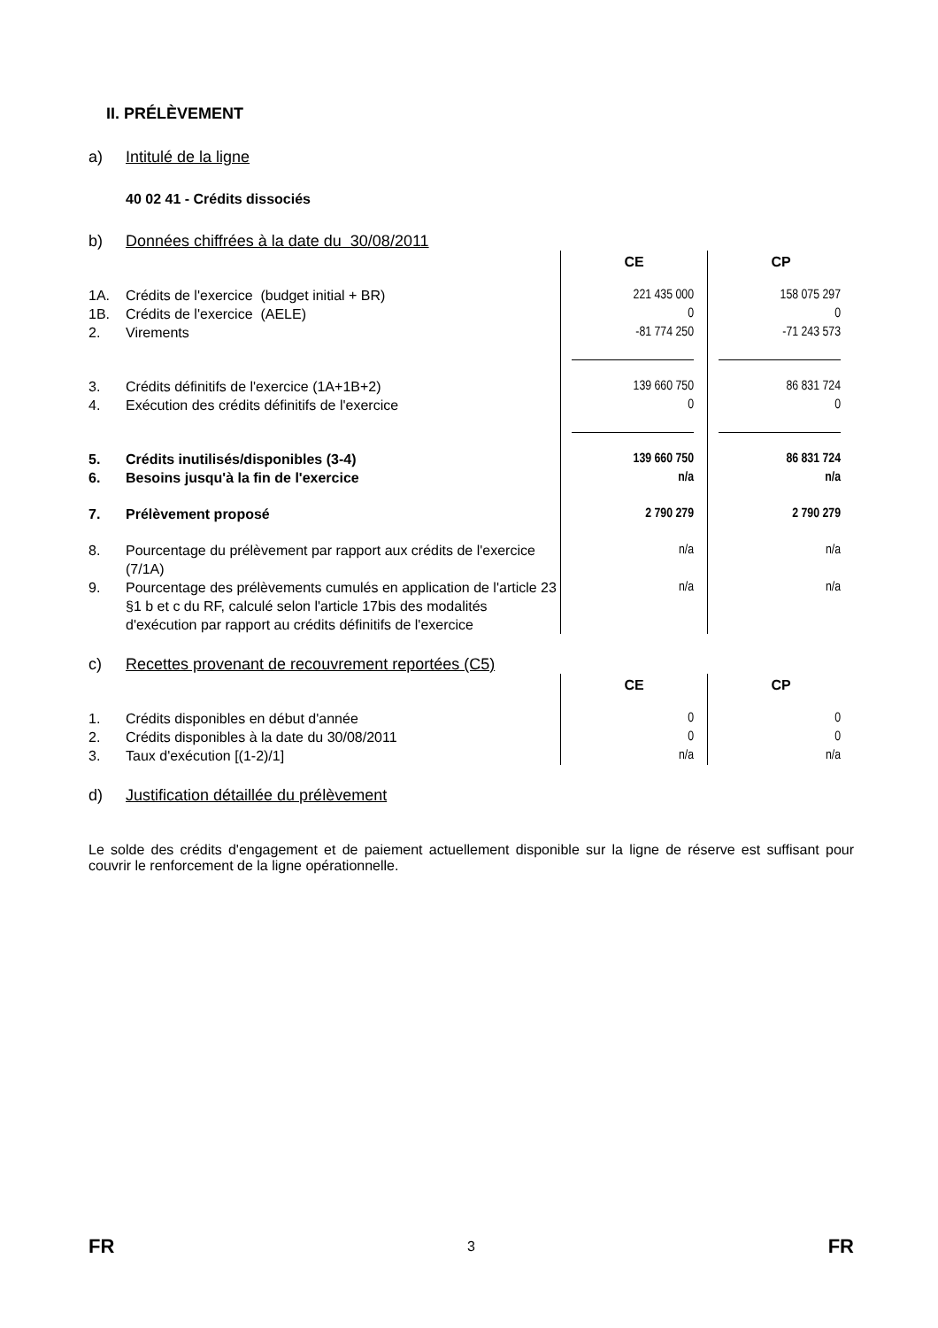II. PRÉLÈVEMENT
a) Intitulé de la ligne
40 02 41 - Crédits dissociés
b) Données chiffrées à la date du 30/08/2011
| | | CE | CP |
| 1A. | Crédits de l'exercice (budget initial + BR) | 221 435 000 | 158 075 297 |
| 1B. | Crédits de l'exercice (AELE) | 0 | 0 |
| 2. | Virements | -81 774 250 | -71 243 573 |
| 3. | Crédits définitifs de l'exercice (1A+1B+2) | 139 660 750 | 86 831 724 |
| 4. | Exécution des crédits définitifs de l'exercice | 0 | 0 |
| 5. | Crédits inutilisés/disponibles (3-4) | 139 660 750 | 86 831 724 |
| 6. | Besoins jusqu'à la fin de l'exercice | n/a | n/a |
| 7. | Prélèvement proposé | 2 790 279 | 2 790 279 |
| 8. | Pourcentage du prélèvement par rapport aux crédits de l'exercice (7/1A) | n/a | n/a |
| 9. | Pourcentage des prélèvements cumulés en application de l'article 23 §1 b et c du RF, calculé selon l'article 17bis des modalités d'exécution par rapport au crédits définitifs de l'exercice | n/a | n/a |
c) Recettes provenant de recouvrement reportées (C5)
| | | CE | CP |
| 1. | Crédits disponibles en début d'année | 0 | 0 |
| 2. | Crédits disponibles à la date du 30/08/2011 | 0 | 0 |
| 3. | Taux d'exécution [(1-2)/1] | n/a | n/a |
d) Justification détaillée du prélèvement
Le solde des crédits d'engagement et de paiement actuellement disponible sur la ligne de réserve est suffisant pour couvrir le renforcement de la ligne opérationnelle.
FR 3 FR